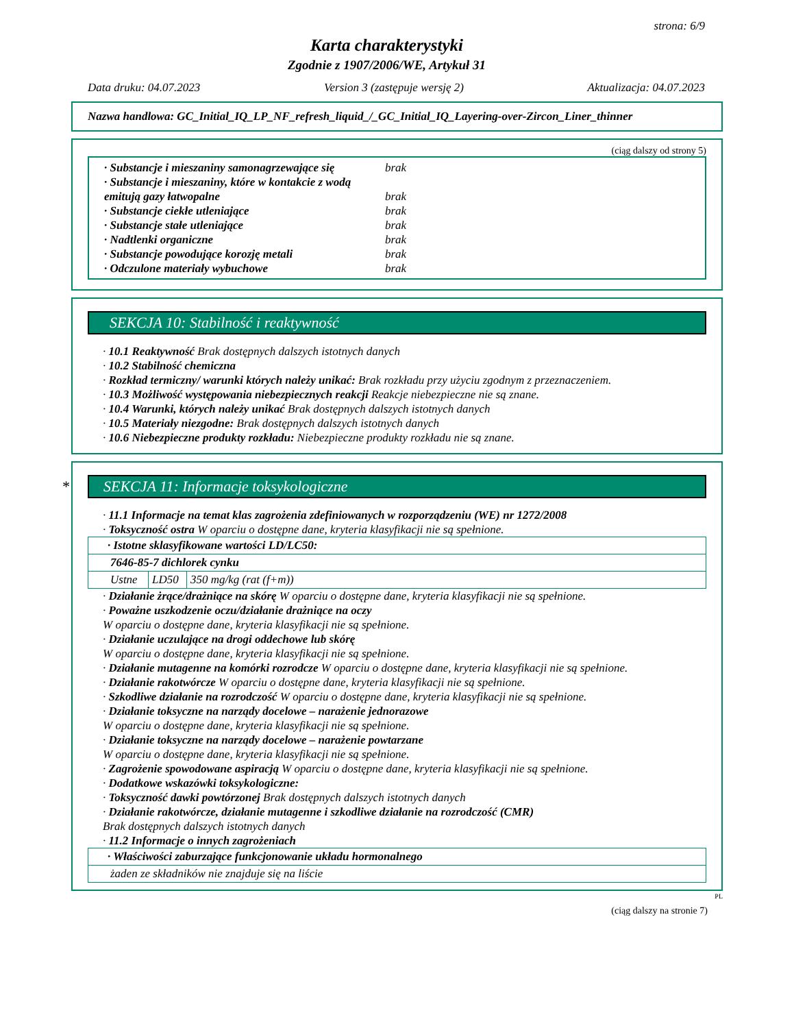strona: 6/9
Karta charakterystyki
Zgodnie z 1907/2006/WE, Artykuł 31
Data druku: 04.07.2023 Version 3 (zastępuje wersję 2) Aktualizacja: 04.07.2023
Nazwa handlowa: GC_Initial_IQ_LP_NF_refresh_liquid_/_GC_Initial_IQ_Layering-over-Zircon_Liner_thinner
(ciąg dalszy od strony 5)
· Substancje i mieszaniny samonagrzewające się brak
· Substancje i mieszaniny, które w kontakcie z wodą emitują gazy łatwopalne
brak
· Substancje ciekłe utleniające brak
· Substancje stałe utleniające brak
· Nadtlenki organiczne brak
· Substancje powodujące korozję metali brak
· Odczulone materiały wybuchowe brak
SEKCJA 10: Stabilność i reaktywność
· 10.1 Reaktywność Brak dostępnych dalszych istotnych danych
· 10.2 Stabilność chemiczna
· Rozkład termiczny/ warunki których należy unikać: Brak rozkładu przy użyciu zgodnym z przeznaczeniem.
· 10.3 Możliwość występowania niebezpiecznych reakcji Reakcje niebezpieczne nie są znane.
· 10.4 Warunki, których należy unikać Brak dostępnych dalszych istotnych danych
· 10.5 Materiały niezgodne: Brak dostępnych dalszych istotnych danych
· 10.6 Niebezpieczne produkty rozkładu: Niebezpieczne produkty rozkładu nie są znane.
* SEKCJA 11: Informacje toksykologiczne
· 11.1 Informacje na temat klas zagrożenia zdefiniowanych w rozporządzeniu (WE) nr 1272/2008
· Toksyczność ostra W oparciu o dostępne dane, kryteria klasyfikacji nie są spełnione.
| · Istotne sklasyfikowane wartości LD/LC50: | | |
| 7646-85-7 dichlorek cynku | | |
| Ustne | LD50 | 350 mg/kg (rat (f+m)) |
· Działanie żrące/drażniące na skórę W oparciu o dostępne dane, kryteria klasyfikacji nie są spełnione.
· Poważne uszkodzenie oczu/działanie drażniące na oczy
W oparciu o dostępne dane, kryteria klasyfikacji nie są spełnione.
· Działanie uczulające na drogi oddechowe lub skórę
W oparciu o dostępne dane, kryteria klasyfikacji nie są spełnione.
· Działanie mutagenne na komórki rozrodcze W oparciu o dostępne dane, kryteria klasyfikacji nie są spełnione.
· Działanie rakotwórcze W oparciu o dostępne dane, kryteria klasyfikacji nie są spełnione.
· Szkodliwe działanie na rozrodczość W oparciu o dostępne dane, kryteria klasyfikacji nie są spełnione.
· Działanie toksyczne na narządy docelowe – narażenie jednorazowe
W oparciu o dostępne dane, kryteria klasyfikacji nie są spełnione.
· Działanie toksyczne na narządy docelowe – narażenie powtarzane
W oparciu o dostępne dane, kryteria klasyfikacji nie są spełnione.
· Zagrożenie spowodowane aspiracją W oparciu o dostępne dane, kryteria klasyfikacji nie są spełnione.
· Dodatkowe wskazówki toksykologiczne:
· Toksyczność dawki powtórzonej Brak dostępnych dalszych istotnych danych
· Działanie rakotwórcze, działanie mutagenne i szkodliwe działanie na rozrodczość (CMR)
Brak dostępnych dalszych istotnych danych
· 11.2 Informacje o innych zagrożeniach
| · Właściwości zaburzające funkcjonowanie układu hormonalnego |
| żaden ze składników nie znajduje się na liście |
PL
(ciąg dalszy na stronie 7)